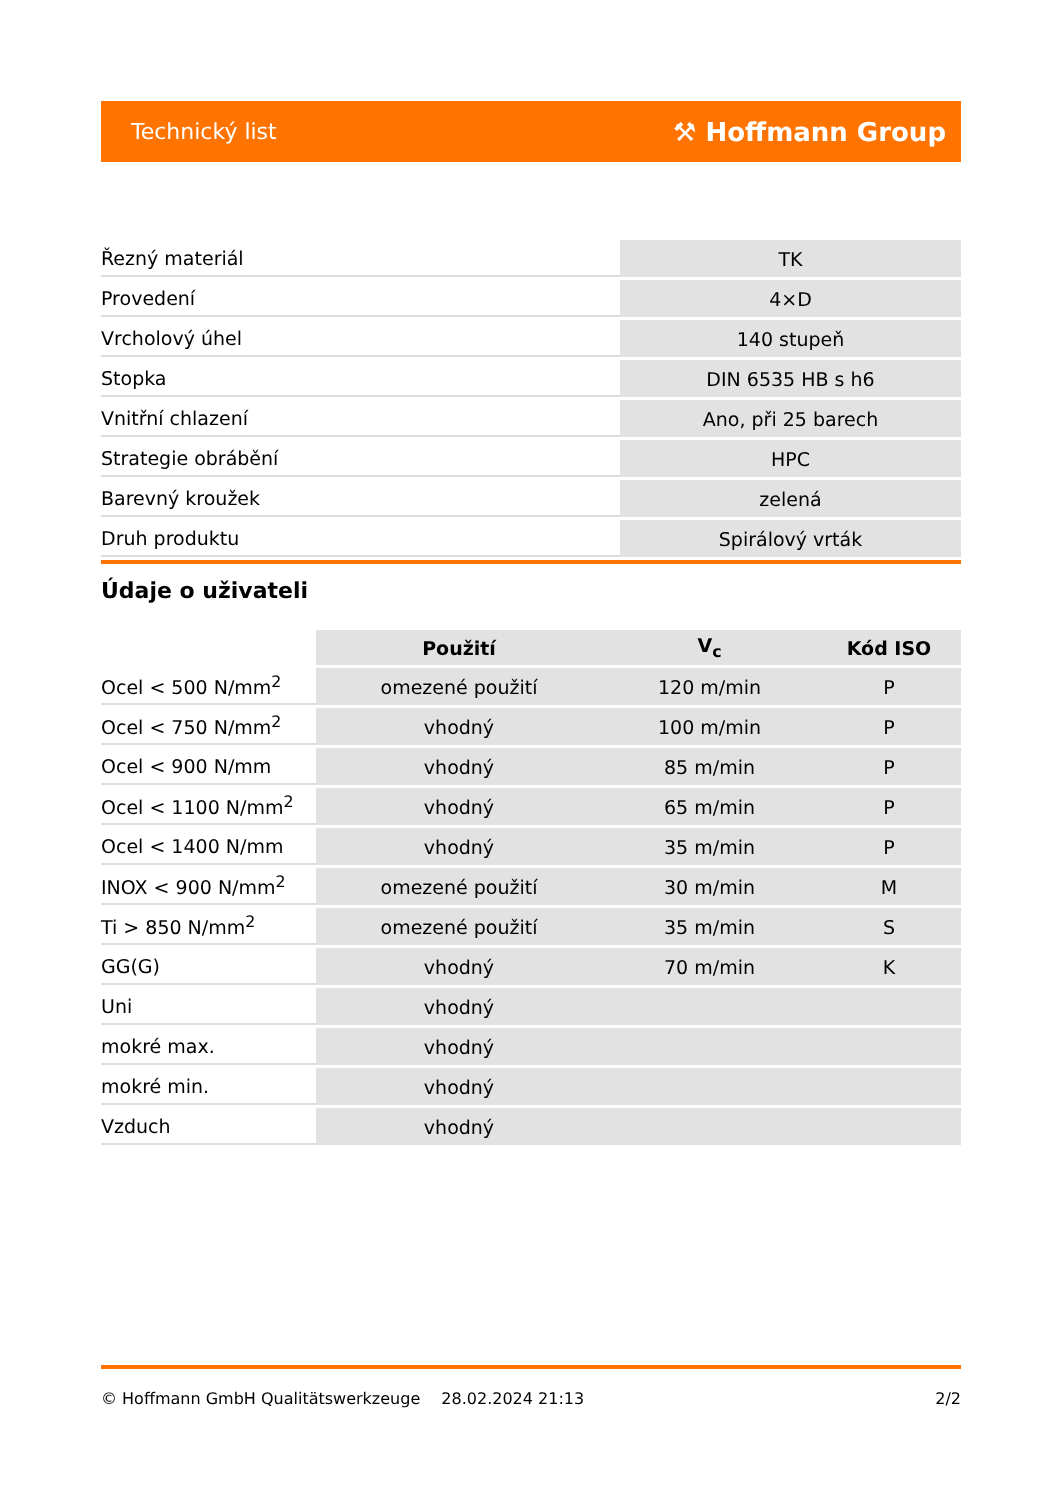Technický list ⚒ Hoffmann Group
| Řezný materiál | TK |
| Provedení | 4×D |
| Vrcholový úhel | 140 stupeň |
| Stopka | DIN 6535 HB s h6 |
| Vnitřní chlazení | Ano, při 25 barech |
| Strategie obrábění | HPC |
| Barevný kroužek | zelená |
| Druh produktu | Spirálový vrták |
Údaje o uživateli
| | Použití | V<sub>c</sub> | Kód ISO |
| --- | --- | --- | --- |
| Ocel < 500 N/mm<sup>2</sup> | omezené použití | 120 m/min | P |
| Ocel < 750 N/mm<sup>2</sup> | vhodný | 100 m/min | P |
| Ocel < 900 N/mm | vhodný | 85 m/min | P |
| Ocel < 1100 N/mm<sup>2</sup> | vhodný | 65 m/min | P |
| Ocel < 1400 N/mm | vhodný | 35 m/min | P |
| INOX < 900 N/mm<sup>2</sup> | omezené použití | 30 m/min | M |
| Ti > 850 N/mm<sup>2</sup> | omezené použití | 35 m/min | S |
| GG(G) | vhodný | 70 m/min | K |
| Uni | vhodný | | |
| mokré max. | vhodný | | |
| mokré min. | vhodný | | |
| Vzduch | vhodný | | |
© Hoffmann GmbH Qualitätswerkzeuge 28.02.2024 21:13 2/2